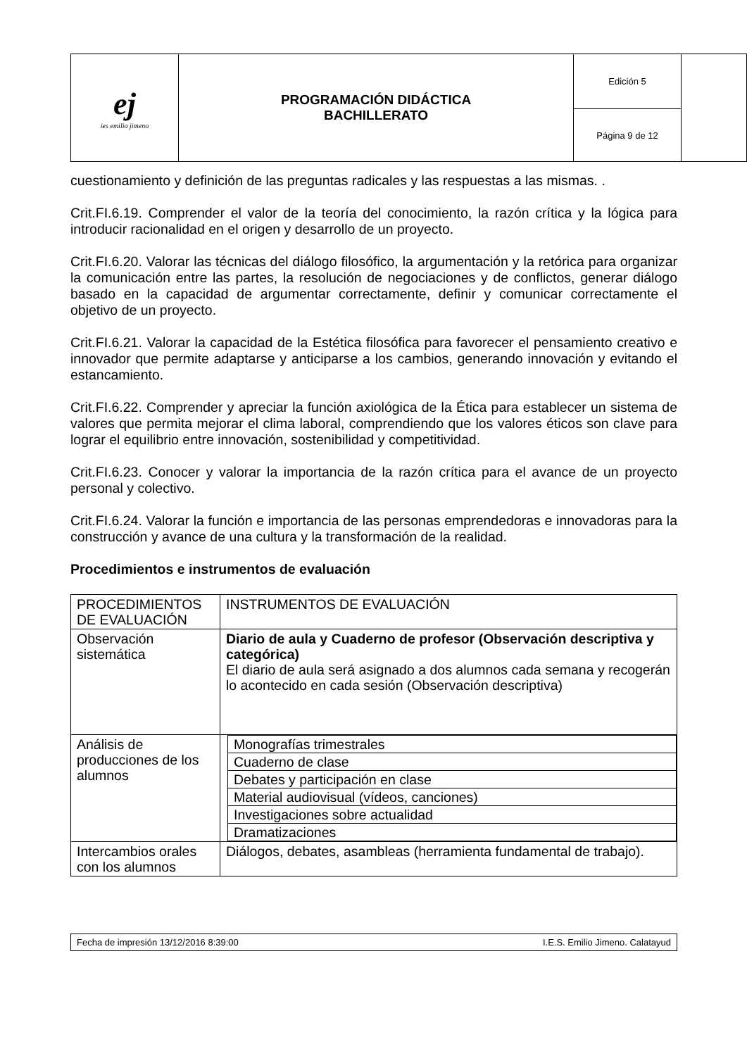| ej ies emilio jimeno | PROGRAMACIÓN DIDÁCTICA BACHILLERATO | Edición 5 | |
| | | Página 9 de 12 | |
cuestionamiento y definición de las preguntas radicales y las respuestas a las mismas. .
Crit.FI.6.19. Comprender el valor de la teoría del conocimiento, la razón crítica y la lógica para introducir racionalidad en el origen y desarrollo de un proyecto.
Crit.FI.6.20. Valorar las técnicas del diálogo filosófico, la argumentación y la retórica para organizar la comunicación entre las partes, la resolución de negociaciones y de conflictos, generar diálogo basado en la capacidad de argumentar correctamente, definir y comunicar correctamente el objetivo de un proyecto.
Crit.FI.6.21. Valorar la capacidad de la Estética filosófica para favorecer el pensamiento creativo e innovador que permite adaptarse y anticiparse a los cambios, generando innovación y evitando el estancamiento.
Crit.FI.6.22. Comprender y apreciar la función axiológica de la Ética para establecer un sistema de valores que permita mejorar el clima laboral, comprendiendo que los valores éticos son clave para lograr el equilibrio entre innovación, sostenibilidad y competitividad.
Crit.FI.6.23. Conocer y valorar la importancia de la razón crítica para el avance de un proyecto personal y colectivo.
Crit.FI.6.24. Valorar la función e importancia de las personas emprendedoras e innovadoras para la construcción y avance de una cultura y la transformación de la realidad.
Procedimientos e instrumentos de evaluación
| PROCEDIMIENTOS DE EVALUACIÓN | INSTRUMENTOS DE EVALUACIÓN |
| Observación sistemática | Diario de aula y Cuaderno de profesor (Observación descriptiva y categórica) El diario de aula será asignado a dos alumnos cada semana y recogerán lo acontecido en cada sesión (Observación descriptiva) |
| Análisis de producciones de los alumnos | / Monografías trimestrales / / Cuaderno de clase / / Debates y participación en clase / / Material audiovisual (vídeos, canciones) / / Investigaciones sobre actualidad / / Dramatizaciones / |
| Intercambios orales con los alumnos | Diálogos, debates, asambleas (herramienta fundamental de trabajo). |
Fecha de impresión 13/12/2016 8:39:00 I.E.S. Emilio Jimeno. Calatayud